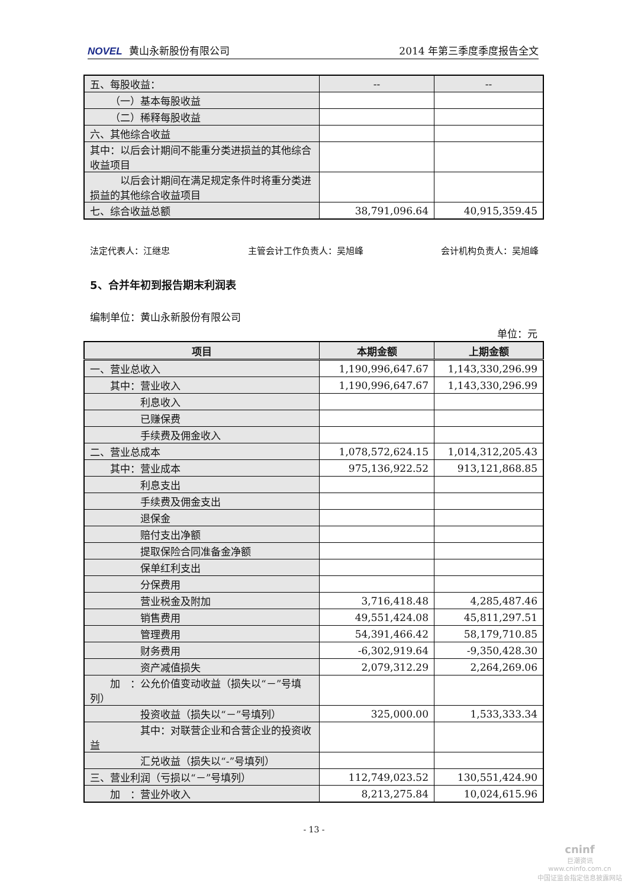NOVEL 黄山永新股份有限公司 2014 年第三季度季度报告全文
| 五、每股收益： | -- | -- |
| （一）基本每股收益 | | |
| （二）稀释每股收益 | | |
| 六、其他综合收益 | | |
| 其中：以后会计期间不能重分类进损益的其他综合收益项目 | | |
| 以后会计期间在满足规定条件时将重分类进损益的其他综合收益项目 | | |
| 七、综合收益总额 | 38,791,096.64 | 40,915,359.45 |
法定代表人：江继忠 主管会计工作负责人：吴旭峰 会计机构负责人：吴旭峰
5、合并年初到报告期末利润表
编制单位：黄山永新股份有限公司
单位：元
| 项目 | 本期金额 | 上期金额 |
| --- | --- | --- |
| 一、营业总收入 | 1,190,996,647.67 | 1,143,330,296.99 |
| 其中：营业收入 | 1,190,996,647.67 | 1,143,330,296.99 |
| 利息收入 | | |
| 已赚保费 | | |
| 手续费及佣金收入 | | |
| 二、营业总成本 | 1,078,572,624.15 | 1,014,312,205.43 |
| 其中：营业成本 | 975,136,922.52 | 913,121,868.85 |
| 利息支出 | | |
| 手续费及佣金支出 | | |
| 退保金 | | |
| 赔付支出净额 | | |
| 提取保险合同准备金净额 | | |
| 保单红利支出 | | |
| 分保费用 | | |
| 营业税金及附加 | 3,716,418.48 | 4,285,487.46 |
| 销售费用 | 49,551,424.08 | 45,811,297.51 |
| 管理费用 | 54,391,466.42 | 58,179,710.85 |
| 财务费用 | -6,302,919.64 | -9,350,428.30 |
| 资产减值损失 | 2,079,312.29 | 2,264,269.06 |
| 加 ：公允价值变动收益（损失以“－”号填列） | | |
| 投资收益（损失以“－”号填列） | 325,000.00 | 1,533,333.34 |
| 其中：对联营企业和合营企业的投资收益 | | |
| 汇兑收益（损失以“-”号填列） | | |
| 三、营业利润（亏损以“－”号填列） | 112,749,023.52 | 130,551,424.90 |
| 加 ：营业外收入 | 8,213,275.84 | 10,024,615.96 |
- 13 -
cninf
巨潮资讯
www.cninfo.com.cn
中国证监会指定信息披露网站